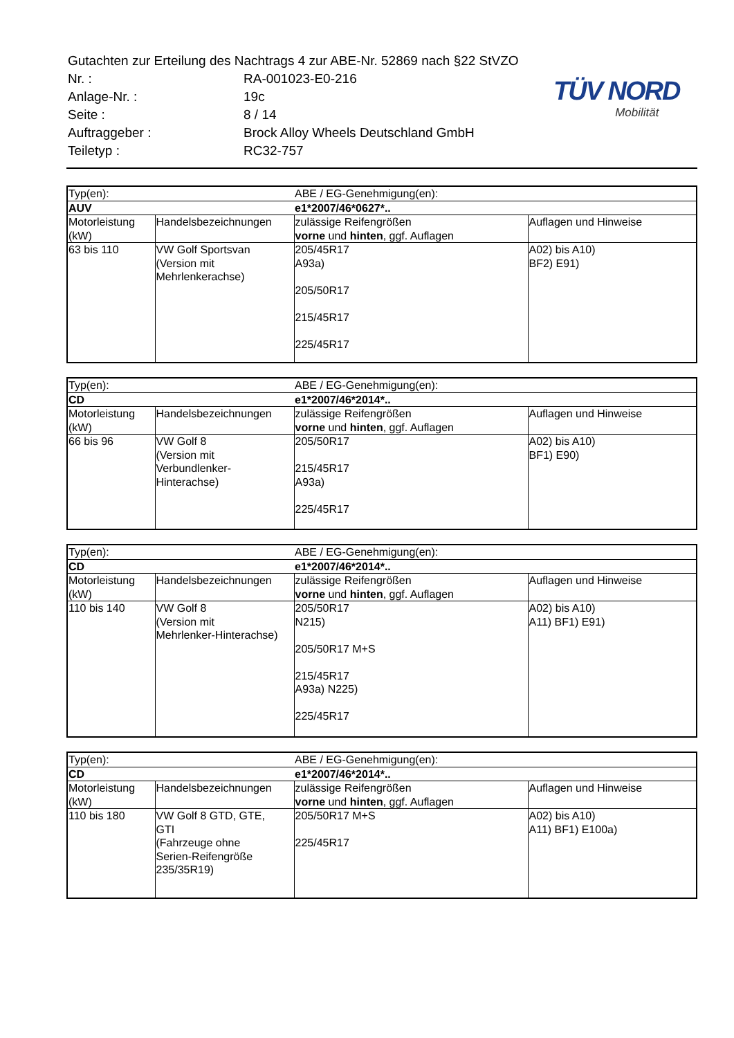| Gutachten zur Erteilung des Nachtrags 4 zur ABE-Nr. 52869 nach §22 StVZO | |
| Nr. : | RA-001023-E0-216 |
| Anlage-Nr. : | 19c |
| Seite : | 8 / 14 |
| Auftraggeber : | Brock Alloy Wheels Deutschland GmbH |
| Teiletyp : | RC32-757 |
TÜV NORD
Mobilität
| Typ(en): | | ABE / EG-Genehmigung(en): | |
| AUV | | e1*2007/46*0627*.. | |
| Motorleistung (kW) | Handelsbezeichnungen | zulässige Reifengrößen vorne und hinten , ggf. Auflagen | Auflagen und Hinweise |
| 63 bis 110 | VW Golf Sportsvan (Version mit Mehrlenkerachse) | 205/45R17 A93a) 205/50R17 215/45R17 225/45R17 | A02) bis A10) BF2) E91) |
| Typ(en): | | ABE / EG-Genehmigung(en): | |
| CD | | e1*2007/46*2014*.. | |
| Motorleistung (kW) | Handelsbezeichnungen | zulässige Reifengrößen vorne und hinten , ggf. Auflagen | Auflagen und Hinweise |
| 66 bis 96 | VW Golf 8 (Version mit Verbundlenker- Hinterachse) | 205/50R17 215/45R17 A93a) 225/45R17 | A02) bis A10) BF1) E90) |
| Typ(en): | | ABE / EG-Genehmigung(en): | |
| CD | | e1*2007/46*2014*.. | |
| Motorleistung (kW) | Handelsbezeichnungen | zulässige Reifengrößen vorne und hinten , ggf. Auflagen | Auflagen und Hinweise |
| 110 bis 140 | VW Golf 8 (Version mit Mehrlenker-Hinterachse) | 205/50R17 N215) 205/50R17 M+S 215/45R17 A93a) N225) 225/45R17 | A02) bis A10) A11) BF1) E91) |
| Typ(en): | | ABE / EG-Genehmigung(en): | |
| CD | | e1*2007/46*2014*.. | |
| Motorleistung (kW) | Handelsbezeichnungen | zulässige Reifengrößen vorne und hinten , ggf. Auflagen | Auflagen und Hinweise |
| 110 bis 180 | VW Golf 8 GTD, GTE, GTI (Fahrzeuge ohne Serien-Reifengröße 235/35R19) | 205/50R17 M+S 225/45R17 | A02) bis A10) A11) BF1) E100a) |